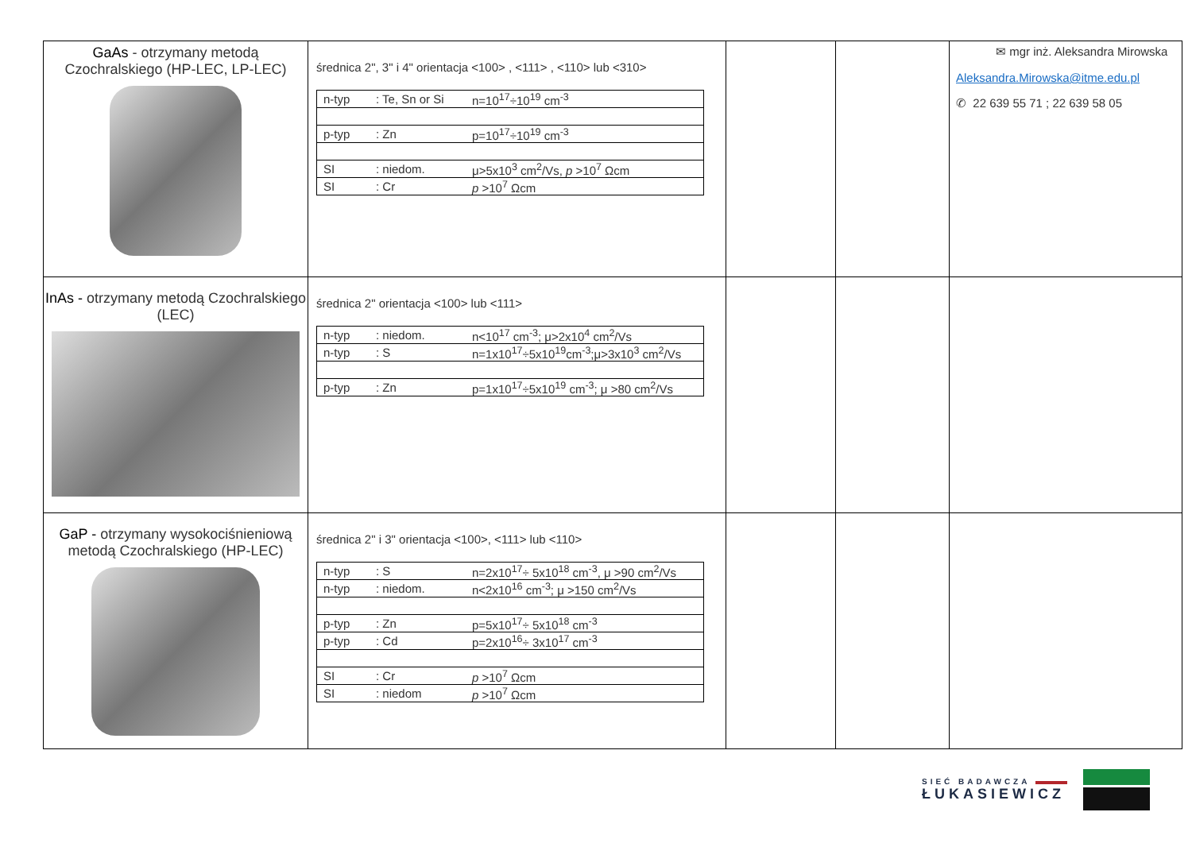| GaAs - otrzymany metodą Czochralskiego (HP-LEC, LP-LEC) | średnica 2", 3" i 4" orientacja <100> , <111> , <110> lub <310> / n-typ / : Te, Sn or Si / n=10<sup>17</sup>÷10<sup>19</sup> cm<sup>-3</sup> / / p-typ / : Zn / p=10<sup>17</sup>÷10<sup>19</sup> cm<sup>-3</sup> / / SI / : niedom. / μ>5x10<sup>3</sup> cm<sup>2</sup>/Vs, p >10<sup>7</sup> Ωcm / / SI / : Cr / p >10<sup>7</sup> Ωcm / | | | ✉ mgr inż. Aleksandra Mirowska Aleksandra.Mirowska@itme.edu.pl ✆ 22 639 55 71 ; 22 639 58 05 |
| InAs - otrzymany metodą Czochralskiego (LEC) | średnica 2" orientacja <100> lub <111> / n-typ / : niedom. / n<10<sup>17</sup> cm<sup>-3</sup>; μ>2x10<sup>4</sup> cm<sup>2</sup>/Vs / / n-typ / : S / n=1x10<sup>17</sup>÷5x10<sup>19</sup>cm<sup>-3</sup>;μ>3x10<sup>3</sup> cm<sup>2</sup>/Vs / / p-typ / : Zn / p=1x10<sup>17</sup>÷5x10<sup>19</sup> cm<sup>-3</sup>; μ >80 cm<sup>2</sup>/Vs / | | | |
| GaP - otrzymany wysokociśnieniową metodą Czochralskiego (HP-LEC) | średnica 2" i 3" orientacja <100>, <111> lub <110> / n-typ / : S / n=2x10<sup>17</sup>÷ 5x10<sup>18</sup> cm<sup>-3</sup>, μ >90 cm<sup>2</sup>/Vs / / n-typ / : niedom. / n<2x10<sup>16</sup> cm<sup>-3</sup>; μ >150 cm<sup>2</sup>/Vs / / p-typ / : Zn / p=5x10<sup>17</sup>÷ 5x10<sup>18</sup> cm<sup>-3</sup> / / p-typ / : Cd / p=2x10<sup>16</sup>÷ 3x10<sup>17</sup> cm<sup>-3</sup> / / SI / : Cr / p >10<sup>7</sup> Ωcm / / SI / : niedom / p >10<sup>7</sup> Ωcm / | | | |
SIEĆ BADAWCZA
ŁUKASIEWICZ